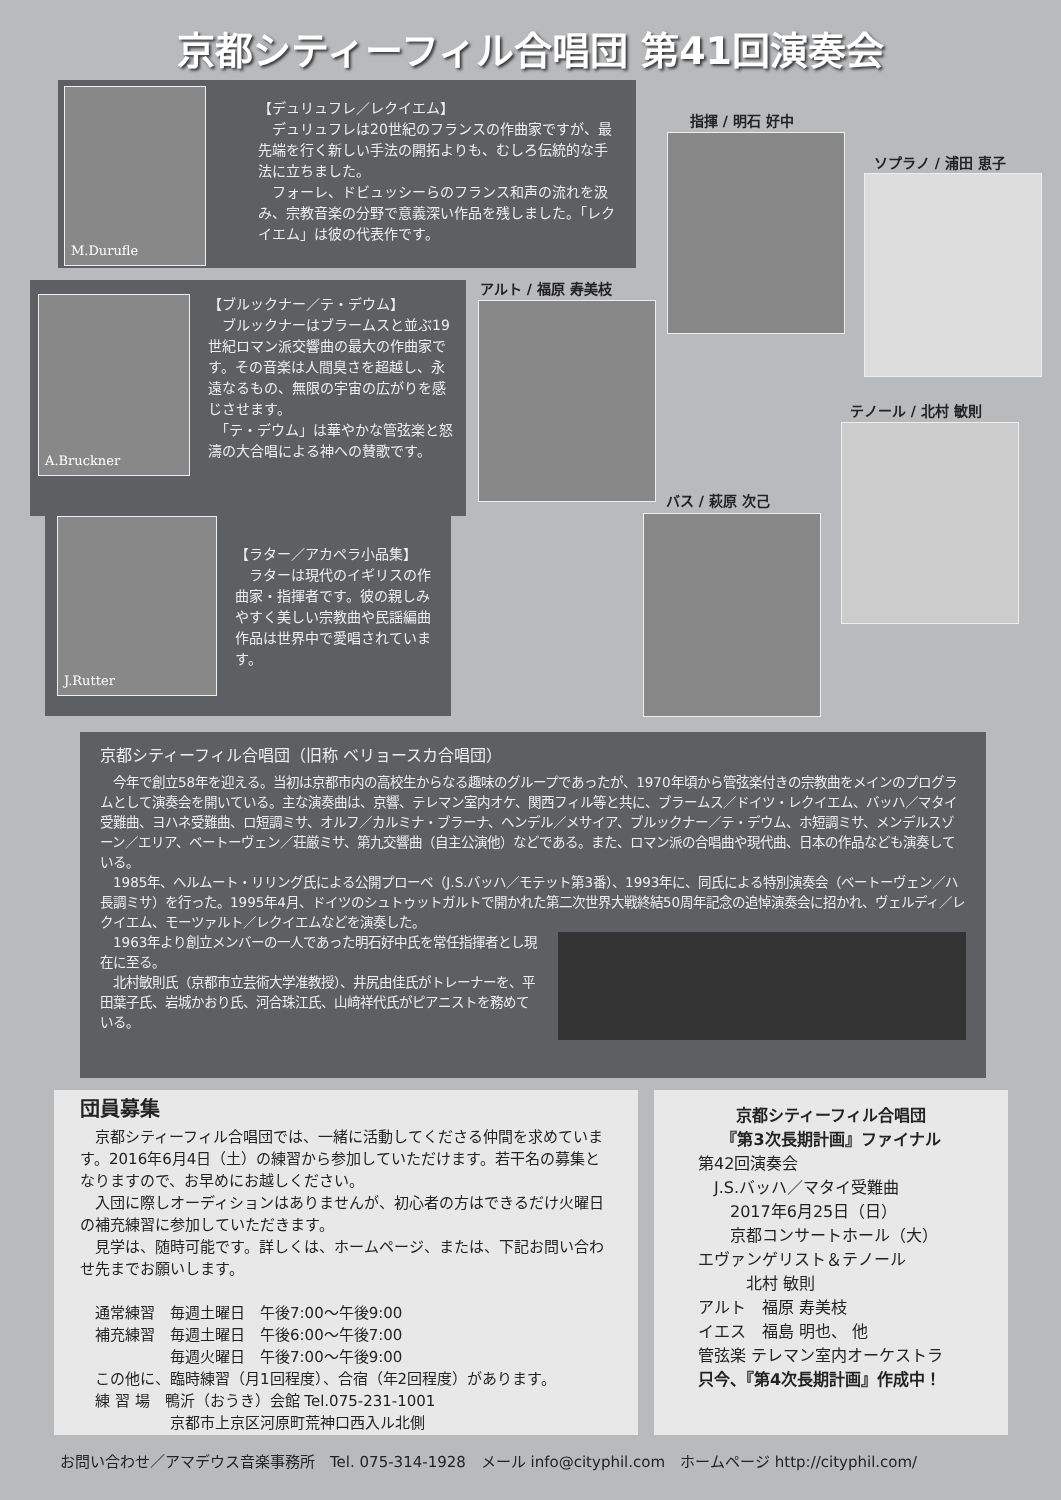京都シティーフィル合唱団 第41回演奏会
M.Durufle
【デュリュフレ／レクイエム】
　デュリュフレは20世紀のフランスの作曲家ですが、最先端を行く新しい手法の開拓よりも、むしろ伝統的な手法に立ちました。
　フォーレ、ドビュッシーらのフランス和声の流れを汲み、宗教音楽の分野で意義深い作品を残しました。「レクイエム」は彼の代表作です。
A.Bruckner
【ブルックナー／テ・デウム】
　ブルックナーはブラームスと並ぶ19世紀ロマン派交響曲の最大の作曲家です。その音楽は人間臭さを超越し、永遠なるもの、無限の宇宙の広がりを感じさせます。
　「テ・デウム」は華やかな管弦楽と怒濤の大合唱による神への賛歌です。
J.Rutter
【ラター／アカペラ小品集】
　ラターは現代のイギリスの作曲家・指揮者です。彼の親しみやすく美しい宗教曲や民謡編曲作品は世界中で愛唱されています。
指揮 / 明石 好中
ソプラノ / 浦田 恵子
アルト / 福原 寿美枝
テノール / 北村 敏則
バス / 萩原 次己
京都シティーフィル合唱団（旧称 ベリョースカ合唱団）
　今年で創立58年を迎える。当初は京都市内の高校生からなる趣味のグループであったが、1970年頃から管弦楽付きの宗教曲をメインのプログラムとして演奏会を開いている。主な演奏曲は、京響、テレマン室内オケ、関西フィル等と共に、ブラームス／ドイツ・レクイエム、バッハ／マタイ受難曲、ヨハネ受難曲、ロ短調ミサ、オルフ／カルミナ・ブラーナ、ヘンデル／メサイア、ブルックナー／テ・デウム、ホ短調ミサ、メンデルスゾーン／エリア、ベートーヴェン／荘厳ミサ、第九交響曲（自主公演他）などである。また、ロマン派の合唱曲や現代曲、日本の作品なども演奏している。
　1985年、ヘルムート・リリング氏による公開プローベ（J.S.バッハ／モテット第3番）、1993年に、同氏による特別演奏会（ベートーヴェン／ハ長調ミサ）を行った。1995年4月、ドイツのシュトゥットガルトで開かれた第二次世界大戦終結50周年記念の追悼演奏会に招かれ、ヴェルディ／レクイエム、モーツァルト／レクイエムなどを演奏した。
　1963年より創立メンバーの一人であった明石好中氏を常任指揮者とし現在に至る。
　北村敏則氏（京都市立芸術大学准教授）、井尻由佳氏がトレーナーを、平田葉子氏、岩城かおり氏、河合珠江氏、山﨑祥代氏がピアニストを務めている。
団員募集
　京都シティーフィル合唱団では、一緒に活動してくださる仲間を求めています。2016年6月4日（土）の練習から参加していただけます。若干名の募集となりますので、お早めにお越しください。
　入団に際しオーディションはありませんが、初心者の方はできるだけ火曜日の補充練習に参加していただきます。
　見学は、随時可能です。詳しくは、ホームページ、または、下記お問い合わせ先までお願いします。
　通常練習　毎週土曜日　午後7:00～午後9:00
　補充練習　毎週土曜日　午後6:00～午後7:00
　　　　　　毎週火曜日　午後7:00～午後9:00
　この他に、臨時練習（月1回程度）、合宿（年2回程度）があります。
　練 習 場　鴨沂（おうき）会館 Tel.075-231-1001
　　　　　　京都市上京区河原町荒神口西入ル北側
京都シティーフィル合唱団
『第3次長期計画』ファイナル
第42回演奏会
　J.S.バッハ／マタイ受難曲
　　2017年6月25日（日）
　　京都コンサートホール（大）
エヴァンゲリスト＆テノール
　　　北村 敏則
アルト　福原 寿美枝
イエス　福島 明也、 他
管弦楽 テレマン室内オーケストラ
只今、『第4次長期計画』作成中！
お問い合わせ／アマデウス音楽事務所　Tel. 075-314-1928　メール info@cityphil.com　ホームページ http://cityphil.com/